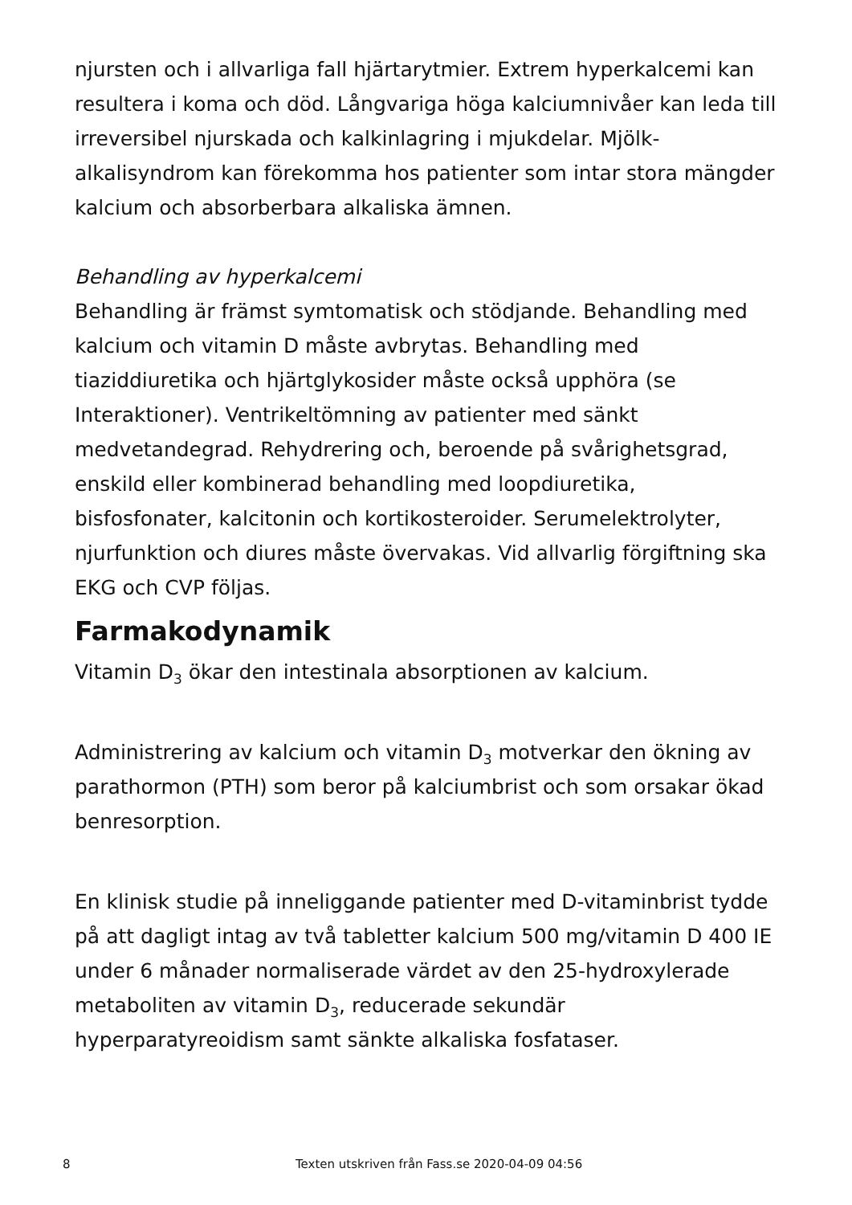njursten och i allvarliga fall hjärtarytmier. Extrem hyperkalcemi kan resultera i koma och död. Långvariga höga kalciumnivåer kan leda till irreversibel njurskada och kalkinlagring i mjukdelar. Mjölk-alkalisyndrom kan förekomma hos patienter som intar stora mängder kalcium och absorberbara alkaliska ämnen.
Behandling av hyperkalcemi
Behandling är främst symtomatisk och stödjande. Behandling med kalcium och vitamin D måste avbrytas. Behandling med tiaziddiuretika och hjärtglykosider måste också upphöra (se Interaktioner). Ventrikeltömning av patienter med sänkt medvetandegrad. Rehydrering och, beroende på svårighetsgrad, enskild eller kombinerad behandling med loopdiuretika, bisfosfonater, kalcitonin och kortikosteroider. Serumelektrolyter, njurfunktion och diures måste övervakas. Vid allvarlig förgiftning ska EKG och CVP följas.
Farmakodynamik
Vitamin D<sub>3</sub> ökar den intestinala absorptionen av kalcium.
Administrering av kalcium och vitamin D<sub>3</sub> motverkar den ökning av parathormon (PTH) som beror på kalciumbrist och som orsakar ökad benresorption.
En klinisk studie på inneliggande patienter med D-vitaminbrist tydde på att dagligt intag av två tabletter kalcium 500 mg/vitamin D 400 IE under 6 månader normaliserade värdet av den 25-hydroxylerade metaboliten av vitamin D<sub>3</sub>, reducerade sekundär hyperparatyreoidism samt sänkte alkaliska fosfataser.
8 Texten utskriven från Fass.se 2020-04-09 04:56